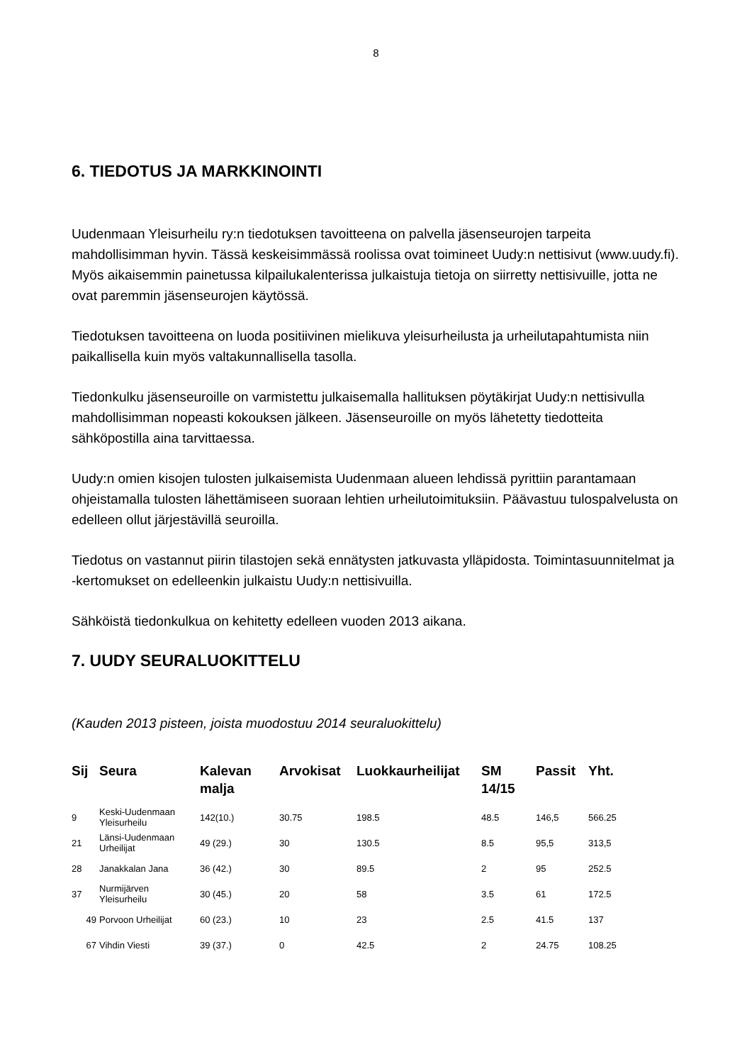8
6. TIEDOTUS JA MARKKINOINTI
Uudenmaan Yleisurheilu ry:n tiedotuksen tavoitteena on palvella jäsenseurojen tarpeita mahdollisimman hyvin. Tässä keskeisimmässä roolissa ovat toimineet Uudy:n nettisivut (www.uudy.fi). Myös aikaisemmin painetussa kilpailukalenterissa julkaistuja tietoja on siirretty nettisivuille, jotta ne ovat paremmin jäsenseurojen käytössä.
Tiedotuksen tavoitteena on luoda positiivinen mielikuva yleisurheilusta ja urheilutapahtumista niin paikallisella kuin myös valtakunnallisella tasolla.
Tiedonkulku jäsenseuroille on varmistettu julkaisemalla hallituksen pöytäkirjat Uudy:n nettisivulla mahdollisimman nopeasti kokouksen jälkeen. Jäsenseuroille on myös lähetetty tiedotteita sähköpostilla aina tarvittaessa.
Uudy:n omien kisojen tulosten julkaisemista Uudenmaan alueen lehdissä pyrittiin parantamaan ohjeistamalla tulosten lähettämiseen suoraan lehtien urheilutoimituksiin. Päävastuu tulospalvelusta on edelleen ollut järjestävillä seuroilla.
Tiedotus on vastannut piirin tilastojen sekä ennätysten jatkuvasta ylläpidosta. Toimintasuunnitelmat ja -kertomukset on edelleenkin julkaistu Uudy:n nettisivuilla.
Sähköistä tiedonkulkua on kehitetty edelleen vuoden 2013 aikana.
7. UUDY SEURALUOKITTELU
(Kauden 2013 pisteen, joista muodostuu 2014 seuraluokittelu)
| Sij | Seura | Kalevan malja | Arvokisat | Luokkaurheilijat | SM 14/15 | Passit | Yht. |
| --- | --- | --- | --- | --- | --- | --- | --- |
| 9 | Keski-Uudenmaan Yleisurheilu | 142(10.) | 30.75 | 198.5 | 48.5 | 146,5 | 566.25 |
| 21 | Länsi-Uudenmaan Urheilijat | 49 (29.) | 30 | 130.5 | 8.5 | 95,5 | 313,5 |
| 28 | Janakkalan Jana | 36 (42.) | 30 | 89.5 | 2 | 95 | 252.5 |
| 37 | Nurmijärven Yleisurheilu | 30 (45.) | 20 | 58 | 3.5 | 61 | 172.5 |
| 49 | Porvoon Urheilijat | 60 (23.) | 10 | 23 | 2.5 | 41.5 | 137 |
| 67 | Vihdin Viesti | 39 (37.) | 0 | 42.5 | 2 | 24.75 | 108.25 |